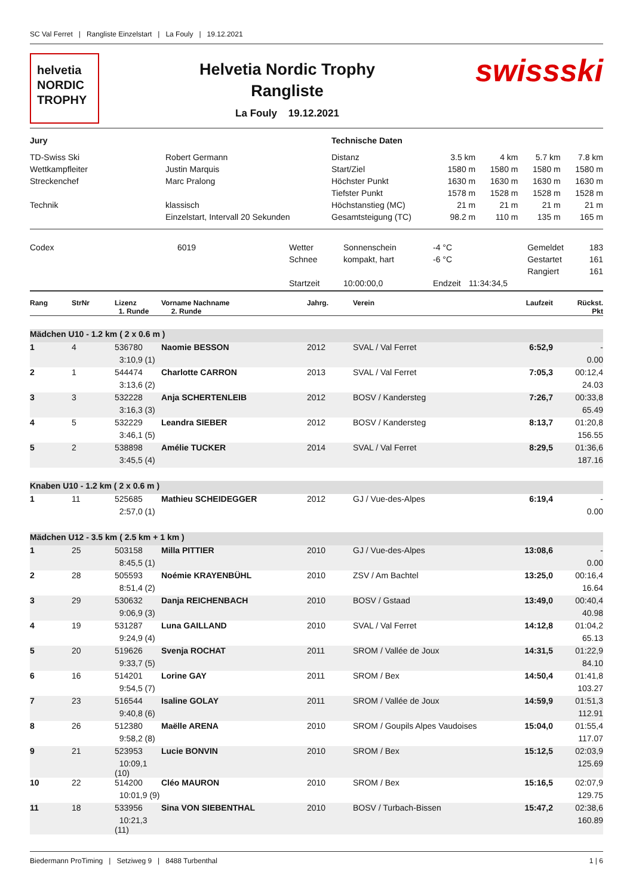SC Val Ferret | Rangliste Einzelstart | La Fouly | 19.12.2021
helvetia
NORDIC
TROPHY
Helvetia Nordic Trophy
Rangliste
La Fouly 19.12.2021
swissski
| Jury | | Technische Daten | | | | |
| TD-Swiss Ski | Robert Germann | Distanz | 3.5 km | 4 km | 5.7 km | 7.8 km |
| Wettkampfleiter | Justin Marquis | Start/Ziel | 1580 m | 1580 m | 1580 m | 1580 m |
| Streckenchef | Marc Pralong | Höchster Punkt | 1630 m | 1630 m | 1630 m | 1630 m |
| | | Tiefster Punkt | 1578 m | 1528 m | 1528 m | 1528 m |
| Technik | klassisch | Höchstanstieg (MC) | 21 m | 21 m | 21 m | 21 m |
| | Einzelstart, Intervall 20 Sekunden | Gesamtsteigung (TC) | 98.2 m | 110 m | 135 m | 165 m |
| Codex | 6019 | Wetter | Sonnenschein | -4 °C | | Gemeldet | 183 |
| | | Schnee | kompakt, hart | -6 °C | | Gestartet | 161 |
| | | | | | | Rangiert | 161 |
| | | Startzeit | 10:00:00,0 | Endzeit | 11:34:34,5 | | |
| Rang | StrNr | Lizenz 1. Runde | Vorname Nachname 2. Runde | Jahrg. | Verein | Laufzeit | Rückst. Pkt |
| --- | --- | --- | --- | --- | --- | --- | --- |
| Mädchen U10 - 1.2 km ( 2 x 0.6 m ) | | | | | | | |
| 1 | 4 | 536780 | Naomie BESSON | 2012 | SVAL / Val Ferret | 6:52,9 | - |
| | | 3:10,9 (1) | | | | | 0.00 |
| 2 | 1 | 544474 | Charlotte CARRON | 2013 | SVAL / Val Ferret | 7:05,3 | 00:12,4 |
| | | 3:13,6 (2) | | | | | 24.03 |
| 3 | 3 | 532228 | Anja SCHERTENLEIB | 2012 | BOSV / Kandersteg | 7:26,7 | 00:33,8 |
| | | 3:16,3 (3) | | | | | 65.49 |
| 4 | 5 | 532229 | Leandra SIEBER | 2012 | BOSV / Kandersteg | 8:13,7 | 01:20,8 |
| | | 3:46,1 (5) | | | | | 156.55 |
| 5 | 2 | 538898 | Amélie TUCKER | 2014 | SVAL / Val Ferret | 8:29,5 | 01:36,6 |
| | | 3:45,5 (4) | | | | | 187.16 |
| Knaben U10 - 1.2 km ( 2 x 0.6 m ) | | | | | | | |
| 1 | 11 | 525685 | Mathieu SCHEIDEGGER | 2012 | GJ / Vue-des-Alpes | 6:19,4 | - |
| | | 2:57,0 (1) | | | | | 0.00 |
| Mädchen U12 - 3.5 km ( 2.5 km + 1 km ) | | | | | | | |
| 1 | 25 | 503158 | Milla PITTIER | 2010 | GJ / Vue-des-Alpes | 13:08,6 | - |
| | | 8:45,5 (1) | | | | | 0.00 |
| 2 | 28 | 505593 | Noémie KRAYENBÜHL | 2010 | ZSV / Am Bachtel | 13:25,0 | 00:16,4 |
| | | 8:51,4 (2) | | | | | 16.64 |
| 3 | 29 | 530632 | Danja REICHENBACH | 2010 | BOSV / Gstaad | 13:49,0 | 00:40,4 |
| | | 9:06,9 (3) | | | | | 40.98 |
| 4 | 19 | 531287 | Luna GAILLAND | 2010 | SVAL / Val Ferret | 14:12,8 | 01:04,2 |
| | | 9:24,9 (4) | | | | | 65.13 |
| 5 | 20 | 519626 | Svenja ROCHAT | 2011 | SROM / Vallée de Joux | 14:31,5 | 01:22,9 |
| | | 9:33,7 (5) | | | | | 84.10 |
| 6 | 16 | 514201 | Lorine GAY | 2011 | SROM / Bex | 14:50,4 | 01:41,8 |
| | | 9:54,5 (7) | | | | | 103.27 |
| 7 | 23 | 516544 | Isaline GOLAY | 2011 | SROM / Vallée de Joux | 14:59,9 | 01:51,3 |
| | | 9:40,8 (6) | | | | | 112.91 |
| 8 | 26 | 512380 | Maëlle ARENA | 2010 | SROM / Goupils Alpes Vaudoises | 15:04,0 | 01:55,4 |
| | | 9:58,2 (8) | | | | | 117.07 |
| 9 | 21 | 523953 | Lucie BONVIN | 2010 | SROM / Bex | 15:12,5 | 02:03,9 |
| | | 10:09,1 (10) | | | | | 125.69 |
| 10 | 22 | 514200 | Cléo MAURON | 2010 | SROM / Bex | 15:16,5 | 02:07,9 |
| | | 10:01,9 (9) | | | | | 129.75 |
| 11 | 18 | 533956 | Sina VON SIEBENTHAL | 2010 | BOSV / Turbach-Bissen | 15:47,2 | 02:38,6 |
| | | 10:21,3 (11) | | | | | 160.89 |
Biedermann ProTiming | Setziweg 9 | 8488 Turbenthal 1 | 6